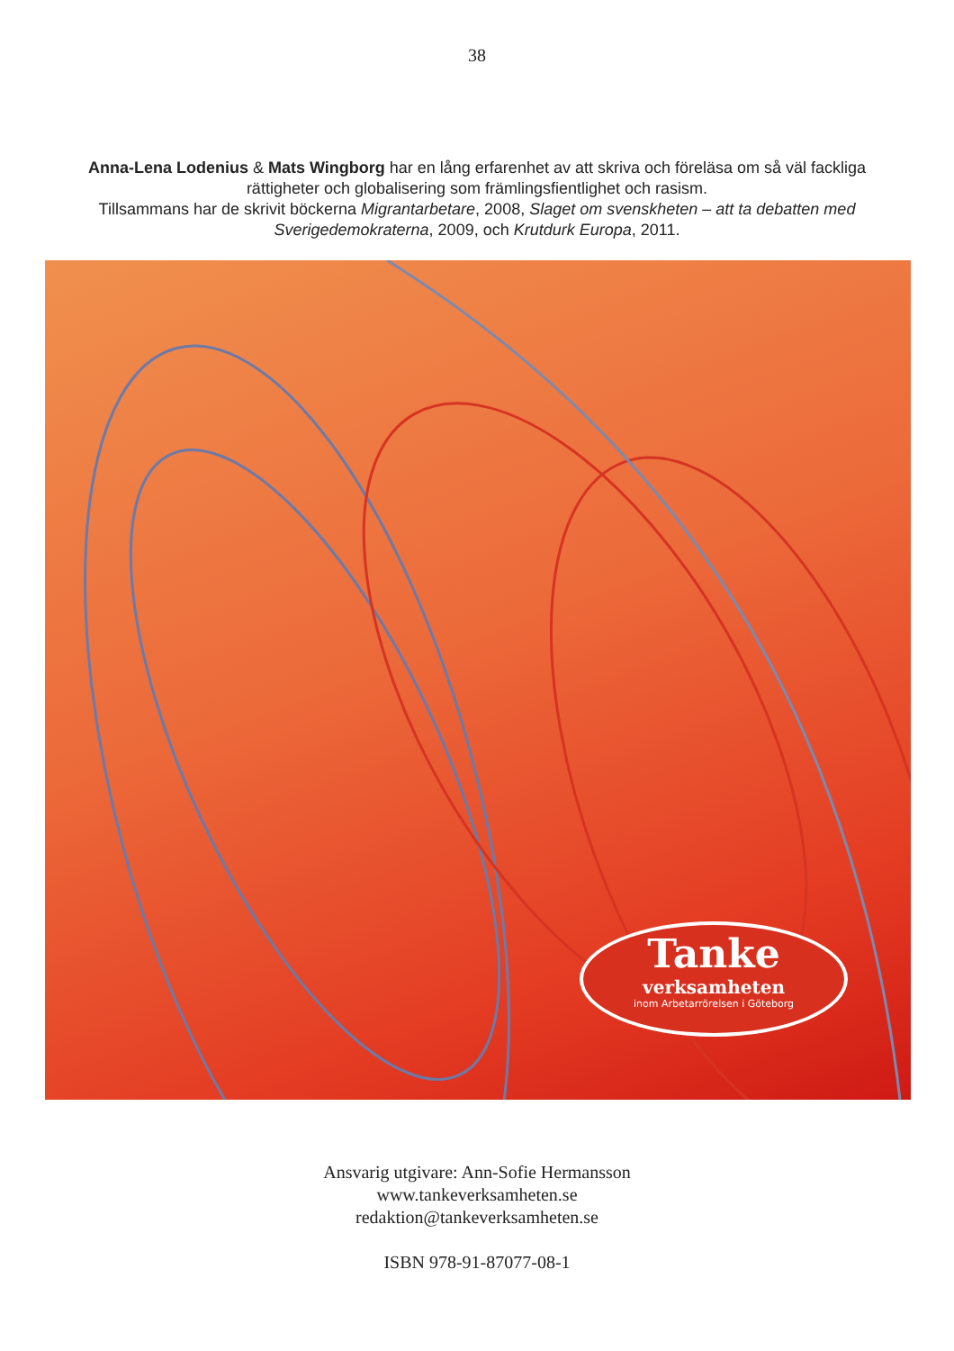38
Anna-Lena Lodenius & Mats Wingborg har en lång erfarenhet av att skriva och föreläsa om så väl fackliga rättigheter och globalisering som främlingsfientlighet och rasism.
Tillsammans har de skrivit böckerna Migrantarbetare, 2008, Slaget om svenskheten – att ta debatten med Sverigedemokraterna, 2009, och Krutdurk Europa, 2011.
Tanke
verksamheten
inom Arbetarrörelsen i Göteborg
Ansvarig utgivare: Ann-Sofie Hermansson
www.tankeverksamheten.se
redaktion@tankeverksamheten.se
ISBN 978-91-87077-08-1